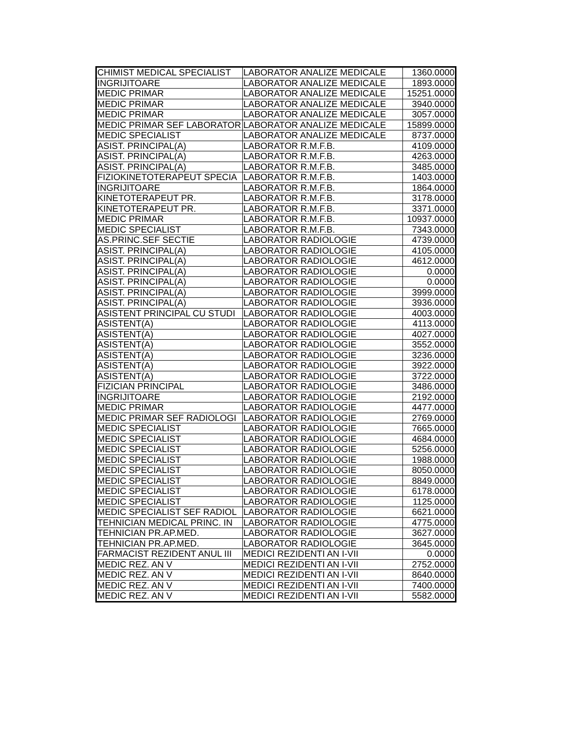| CHIMIST MEDICAL SPECIALIST | LABORATOR ANALIZE MEDICALE | 1360.0000 |
| INGRIJITOARE | LABORATOR ANALIZE MEDICALE | 1893.0000 |
| MEDIC PRIMAR | LABORATOR ANALIZE MEDICALE | 15251.0000 |
| MEDIC PRIMAR | LABORATOR ANALIZE MEDICALE | 3940.0000 |
| MEDIC PRIMAR | LABORATOR ANALIZE MEDICALE | 3057.0000 |
| MEDIC PRIMAR SEF LABORATOR | LABORATOR ANALIZE MEDICALE | 15899.0000 |
| MEDIC SPECIALIST | LABORATOR ANALIZE MEDICALE | 8737.0000 |
| ASIST. PRINCIPAL(A) | LABORATOR R.M.F.B. | 4109.0000 |
| ASIST. PRINCIPAL(A) | LABORATOR R.M.F.B. | 4263.0000 |
| ASIST. PRINCIPAL(A) | LABORATOR R.M.F.B. | 3485.0000 |
| FIZIOKINETOTERAPEUT SPECIA | LABORATOR R.M.F.B. | 1403.0000 |
| INGRIJITOARE | LABORATOR R.M.F.B. | 1864.0000 |
| KINETOTERAPEUT PR. | LABORATOR R.M.F.B. | 3178.0000 |
| KINETOTERAPEUT PR. | LABORATOR R.M.F.B. | 3371.0000 |
| MEDIC PRIMAR | LABORATOR R.M.F.B. | 10937.0000 |
| MEDIC SPECIALIST | LABORATOR R.M.F.B. | 7343.0000 |
| AS.PRINC.SEF SECTIE | LABORATOR RADIOLOGIE | 4739.0000 |
| ASIST. PRINCIPAL(A) | LABORATOR RADIOLOGIE | 4105.0000 |
| ASIST. PRINCIPAL(A) | LABORATOR RADIOLOGIE | 4612.0000 |
| ASIST. PRINCIPAL(A) | LABORATOR RADIOLOGIE | 0.0000 |
| ASIST. PRINCIPAL(A) | LABORATOR RADIOLOGIE | 0.0000 |
| ASIST. PRINCIPAL(A) | LABORATOR RADIOLOGIE | 3999.0000 |
| ASIST. PRINCIPAL(A) | LABORATOR RADIOLOGIE | 3936.0000 |
| ASISTENT PRINCIPAL CU STUDI | LABORATOR RADIOLOGIE | 4003.0000 |
| ASISTENT(A) | LABORATOR RADIOLOGIE | 4113.0000 |
| ASISTENT(A) | LABORATOR RADIOLOGIE | 4027.0000 |
| ASISTENT(A) | LABORATOR RADIOLOGIE | 3552.0000 |
| ASISTENT(A) | LABORATOR RADIOLOGIE | 3236.0000 |
| ASISTENT(A) | LABORATOR RADIOLOGIE | 3922.0000 |
| ASISTENT(A) | LABORATOR RADIOLOGIE | 3722.0000 |
| FIZICIAN PRINCIPAL | LABORATOR RADIOLOGIE | 3486.0000 |
| INGRIJITOARE | LABORATOR RADIOLOGIE | 2192.0000 |
| MEDIC PRIMAR | LABORATOR RADIOLOGIE | 4477.0000 |
| MEDIC PRIMAR SEF RADIOLOGI | LABORATOR RADIOLOGIE | 2769.0000 |
| MEDIC SPECIALIST | LABORATOR RADIOLOGIE | 7665.0000 |
| MEDIC SPECIALIST | LABORATOR RADIOLOGIE | 4684.0000 |
| MEDIC SPECIALIST | LABORATOR RADIOLOGIE | 5256.0000 |
| MEDIC SPECIALIST | LABORATOR RADIOLOGIE | 1988.0000 |
| MEDIC SPECIALIST | LABORATOR RADIOLOGIE | 8050.0000 |
| MEDIC SPECIALIST | LABORATOR RADIOLOGIE | 8849.0000 |
| MEDIC SPECIALIST | LABORATOR RADIOLOGIE | 6178.0000 |
| MEDIC SPECIALIST | LABORATOR RADIOLOGIE | 1125.0000 |
| MEDIC SPECIALIST SEF RADIOL | LABORATOR RADIOLOGIE | 6621.0000 |
| TEHNICIAN MEDICAL PRINC. IN | LABORATOR RADIOLOGIE | 4775.0000 |
| TEHNICIAN PR.AP.MED. | LABORATOR RADIOLOGIE | 3627.0000 |
| TEHNICIAN PR.AP.MED. | LABORATOR RADIOLOGIE | 3645.0000 |
| FARMACIST REZIDENT ANUL III | MEDICI REZIDENTI AN I-VII | 0.0000 |
| MEDIC REZ. AN V | MEDICI REZIDENTI AN I-VII | 2752.0000 |
| MEDIC REZ. AN V | MEDICI REZIDENTI AN I-VII | 8640.0000 |
| MEDIC REZ. AN V | MEDICI REZIDENTI AN I-VII | 7400.0000 |
| MEDIC REZ. AN V | MEDICI REZIDENTI AN I-VII | 5582.0000 |